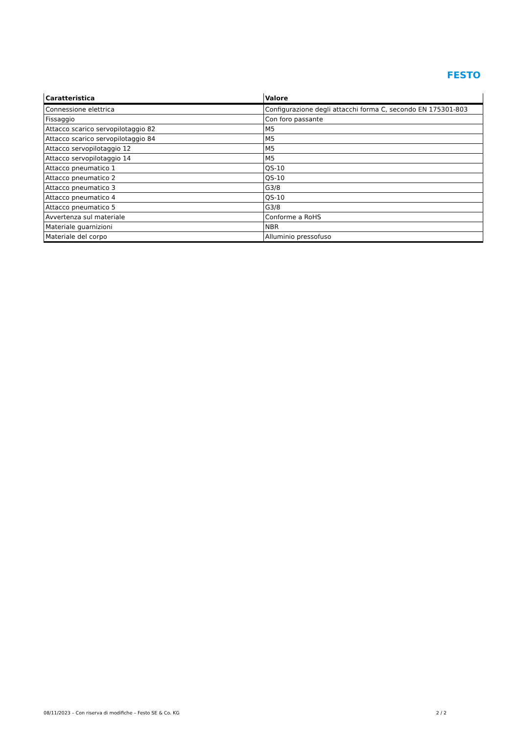FESTO
| Caratteristica | Valore |
| --- | --- |
| Connessione elettrica | Configurazione degli attacchi forma C, secondo EN 175301-803 |
| Fissaggio | Con foro passante |
| Attacco scarico servopilotaggio 82 | M5 |
| Attacco scarico servopilotaggio 84 | M5 |
| Attacco servopilotaggio 12 | M5 |
| Attacco servopilotaggio 14 | M5 |
| Attacco pneumatico 1 | QS-10 |
| Attacco pneumatico 2 | QS-10 |
| Attacco pneumatico 3 | G3/8 |
| Attacco pneumatico 4 | QS-10 |
| Attacco pneumatico 5 | G3/8 |
| Avvertenza sul materiale | Conforme a RoHS |
| Materiale guarnizioni | NBR |
| Materiale del corpo | Alluminio pressofuso |
08/11/2023 – Con riserva di modifiche – Festo SE & Co. KG 2 / 2